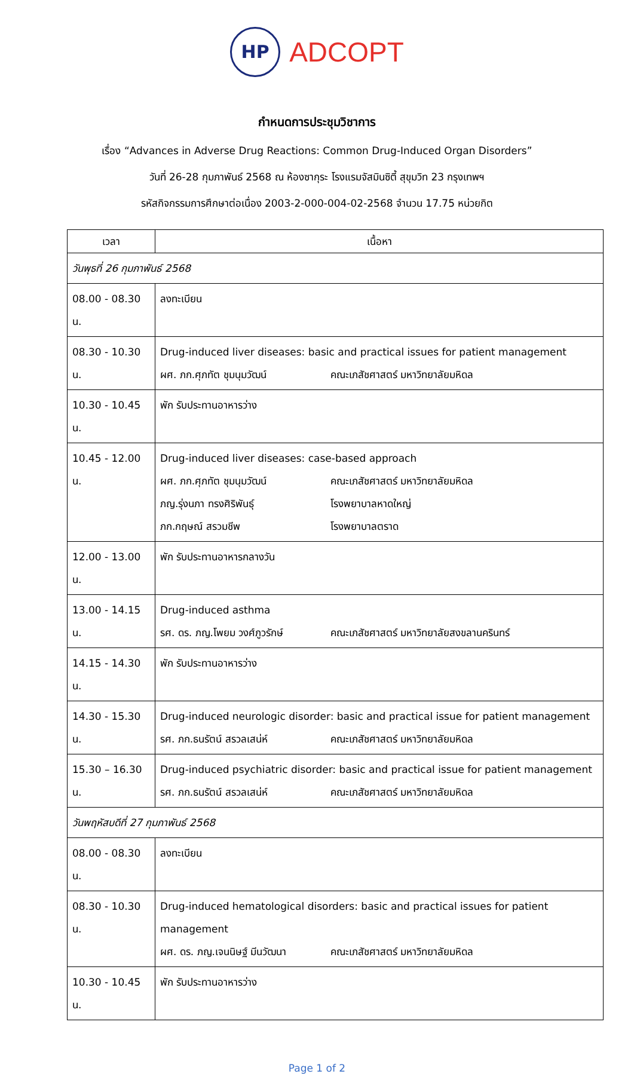HP ADCOPT
กำหนดการประชุมวิชาการ
เรื่อง “Advances in Adverse Drug Reactions: Common Drug-Induced Organ Disorders”
วันที่ 26-28 กุมภาพันธ์ 2568 ณ ห้องซากุระ โรงแรมจัสมินซิตี้ สุขุมวิท 23 กรุงเทพฯ
รหัสกิจกรรมการศึกษาต่อเนื่อง 2003-2-000-004-02-2568 จำนวน 17.75 หน่วยกิต
| เวลา | เนื้อหา |
| --- | --- |
| วันพุธที่ 26 กุมภาพันธ์ 2568 | |
| 08.00 - 08.30 น. | ลงทะเบียน |
| 08.30 - 10.30 น. | Drug-induced liver diseases: basic and practical issues for patient management ผศ. ภก.ศุภทัต ชุมนุมวัฒน์ คณะเภสัชศาสตร์ มหาวิทยาลัยมหิดล |
| 10.30 - 10.45 น. | พัก รับประทานอาหารว่าง |
| 10.45 - 12.00 น. | Drug-induced liver diseases: case-based approach ผศ. ภก.ศุภทัต ชุมนุมวัฒน์ คณะเภสัชศาสตร์ มหาวิทยาลัยมหิดล ภญ.รุ่งนภา ทรงศิริพันธุ์ โรงพยาบาลหาดใหญ่ ภก.กฤษณ์ สรวมชีพ โรงพยาบาลตราด |
| 12.00 - 13.00 น. | พัก รับประทานอาหารกลางวัน |
| 13.00 - 14.15 น. | Drug-induced asthma รศ. ดร. ภญ.โพยม วงศ์ภูวรักษ์ คณะเภสัชศาสตร์ มหาวิทยาลัยสงขลานครินทร์ |
| 14.15 - 14.30 น. | พัก รับประทานอาหารว่าง |
| 14.30 - 15.30 น. | Drug-induced neurologic disorder: basic and practical issue for patient management รศ. ภก.ธนรัตน์ สรวลเสน่ห์ คณะเภสัชศาสตร์ มหาวิทยาลัยมหิดล |
| 15.30 – 16.30 น. | Drug-induced psychiatric disorder: basic and practical issue for patient management รศ. ภก.ธนรัตน์ สรวลเสน่ห์ คณะเภสัชศาสตร์ มหาวิทยาลัยมหิดล |
| วันพฤหัสบดีที่ 27 กุมภาพันธ์ 2568 | |
| 08.00 - 08.30 น. | ลงทะเบียน |
| 08.30 - 10.30 น. | Drug-induced hematological disorders: basic and practical issues for patient management ผศ. ดร. ภญ.เจนนิษฐ์ มีนวัฒนา คณะเภสัชศาสตร์ มหาวิทยาลัยมหิดล |
| 10.30 - 10.45 น. | พัก รับประทานอาหารว่าง |
Page 1 of 2